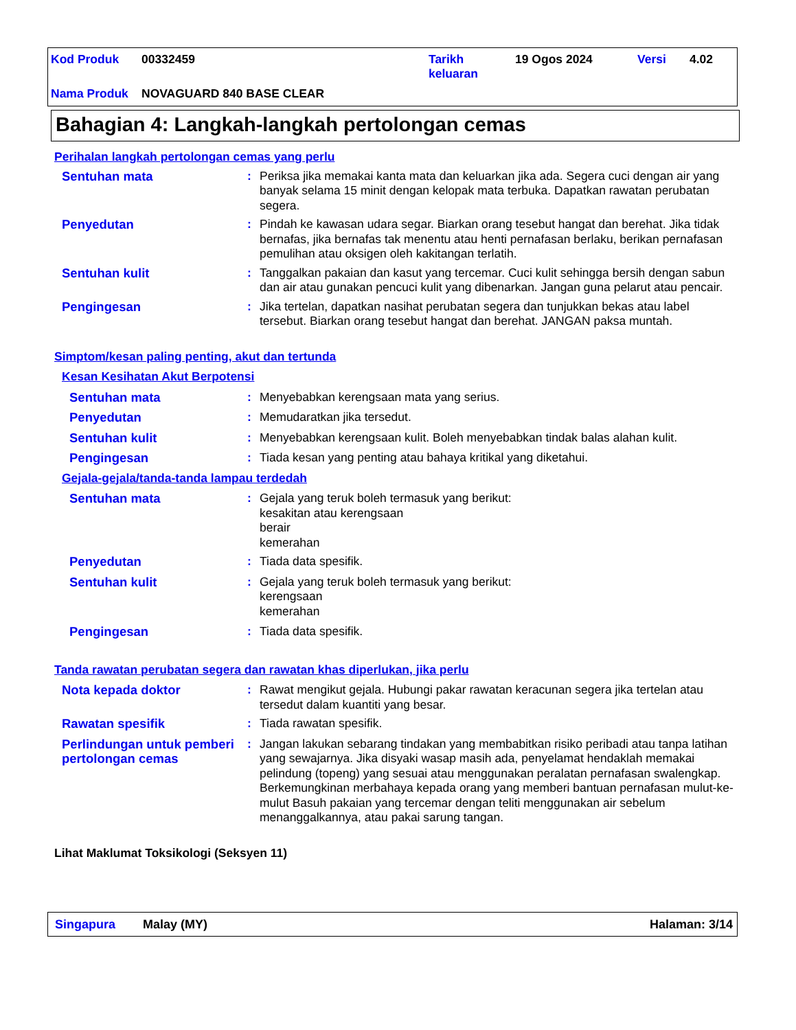| Kod Produk | 00332459 | Tarikh keluaran | 19 Ogos 2024 | Versi | 4.02 |
| Nama Produk | NOVAGUARD 840 BASE CLEAR | | | | |
Bahagian 4: Langkah-langkah pertolongan cemas
Perihalan langkah pertolongan cemas yang perlu
Sentuhan mata : Periksa jika memakai kanta mata dan keluarkan jika ada. Segera cuci dengan air yang banyak selama 15 minit dengan kelopak mata terbuka. Dapatkan rawatan perubatan segera.
Penyedutan : Pindah ke kawasan udara segar. Biarkan orang tesebut hangat dan berehat. Jika tidak bernafas, jika bernafas tak menentu atau henti pernafasan berlaku, berikan pernafasan pemulihan atau oksigen oleh kakitangan terlatih.
Sentuhan kulit : Tanggalkan pakaian dan kasut yang tercemar. Cuci kulit sehingga bersih dengan sabun dan air atau gunakan pencuci kulit yang dibenarkan. Jangan guna pelarut atau pencair.
Pengingesan : Jika tertelan, dapatkan nasihat perubatan segera dan tunjukkan bekas atau label tersebut. Biarkan orang tesebut hangat dan berehat. JANGAN paksa muntah.
Simptom/kesan paling penting, akut dan tertunda
Kesan Kesihatan Akut Berpotensi
Sentuhan mata : Menyebabkan kerengsaan mata yang serius.
Penyedutan : Memudaratkan jika tersedut.
Sentuhan kulit : Menyebabkan kerengsaan kulit. Boleh menyebabkan tindak balas alahan kulit.
Pengingesan : Tiada kesan yang penting atau bahaya kritikal yang diketahui.
Gejala-gejala/tanda-tanda lampau terdedah
Sentuhan mata : Gejala yang teruk boleh termasuk yang berikut:
kesakitan atau kerengsaan
berair
kemerahan
Penyedutan : Tiada data spesifik.
Sentuhan kulit : Gejala yang teruk boleh termasuk yang berikut:
kerengsaan
kemerahan
Pengingesan : Tiada data spesifik.
Tanda rawatan perubatan segera dan rawatan khas diperlukan, jika perlu
Nota kepada doktor : Rawat mengikut gejala. Hubungi pakar rawatan keracunan segera jika tertelan atau tersedut dalam kuantiti yang besar.
Rawatan spesifik : Tiada rawatan spesifik.
Perlindungan untuk pemberi pertolongan cemas
: Jangan lakukan sebarang tindakan yang membabitkan risiko peribadi atau tanpa latihan yang sewajarnya. Jika disyaki wasap masih ada, penyelamat hendaklah memakai pelindung (topeng) yang sesuai atau menggunakan peralatan pernafasan swalengkap. Berkemungkinan merbahaya kepada orang yang memberi bantuan pernafasan mulut-ke-mulut Basuh pakaian yang tercemar dengan teliti menggunakan air sebelum menanggalkannya, atau pakai sarung tangan.
Lihat Maklumat Toksikologi (Seksyen 11)
Singapura Malay (MY) Halaman: 3/14